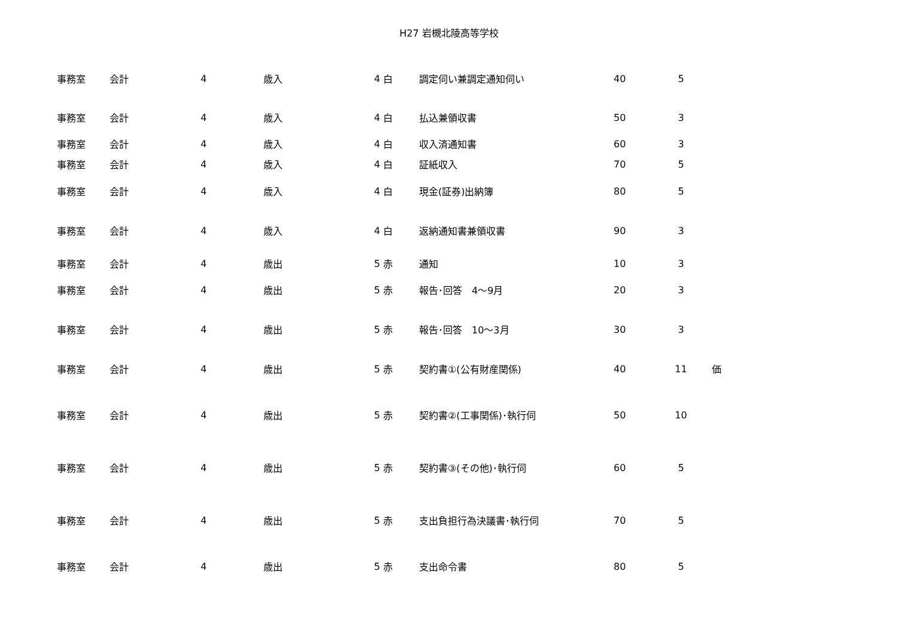H27 岩槻北陵高等学校
| 事務室 | 会計 | 4 | 歳入 | 4 | 白 | 調定伺い兼調定通知伺い | 40 | 5 | |
| 事務室 | 会計 | 4 | 歳入 | 4 | 白 | 払込兼領収書 | 50 | 3 | |
| 事務室 | 会計 | 4 | 歳入 | 4 | 白 | 収入済通知書 | 60 | 3 | |
| 事務室 | 会計 | 4 | 歳入 | 4 | 白 | 証紙収入 | 70 | 5 | |
| 事務室 | 会計 | 4 | 歳入 | 4 | 白 | 現金(証券)出納簿 | 80 | 5 | |
| 事務室 | 会計 | 4 | 歳入 | 4 | 白 | 返納通知書兼領収書 | 90 | 3 | |
| 事務室 | 会計 | 4 | 歳出 | 5 | 赤 | 通知 | 10 | 3 | |
| 事務室 | 会計 | 4 | 歳出 | 5 | 赤 | 報告･回答 4～9月 | 20 | 3 | |
| 事務室 | 会計 | 4 | 歳出 | 5 | 赤 | 報告･回答 10～3月 | 30 | 3 | |
| 事務室 | 会計 | 4 | 歳出 | 5 | 赤 | 契約書①(公有財産関係) | 40 | 11 | 価 |
| 事務室 | 会計 | 4 | 歳出 | 5 | 赤 | 契約書②(工事関係)･執行伺 | 50 | 10 | |
| 事務室 | 会計 | 4 | 歳出 | 5 | 赤 | 契約書③(その他)･執行伺 | 60 | 5 | |
| 事務室 | 会計 | 4 | 歳出 | 5 | 赤 | 支出負担行為決議書･執行伺 | 70 | 5 | |
| 事務室 | 会計 | 4 | 歳出 | 5 | 赤 | 支出命令書 | 80 | 5 | |